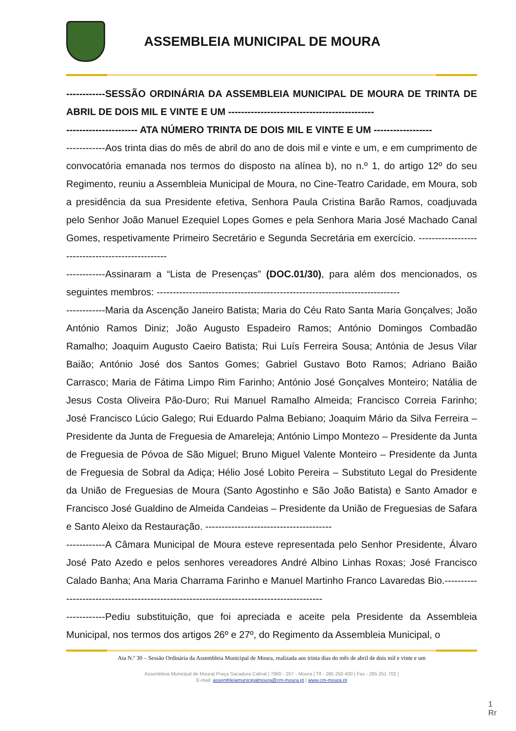ASSEMBLEIA MUNICIPAL DE MOURA
------------SESSÃO ORDINÁRIA DA ASSEMBLEIA MUNICIPAL DE MOURA DE TRINTA DE ABRIL DE DOIS MIL E VINTE E UM ---------------------------------------------
---------------------- ATA NÚMERO TRINTA DE DOIS MIL E VINTE E UM ------------------
------------Aos trinta dias do mês de abril do ano de dois mil e vinte e um, e em cumprimento de convocatória emanada nos termos do disposto na alínea b), no n.º 1, do artigo 12º do seu Regimento, reuniu a Assembleia Municipal de Moura, no Cine-Teatro Caridade, em Moura, sob a presidência da sua Presidente efetiva, Senhora Paula Cristina Barão Ramos, coadjuvada pelo Senhor João Manuel Ezequiel Lopes Gomes e pela Senhora Maria José Machado Canal Gomes, respetivamente Primeiro Secretário e Segunda Secretária em exercício. -------------------------------------------------
------------Assinaram a “Lista de Presenças” (DOC.01/30), para além dos mencionados, os seguintes membros: ---------------------------------------------------------------------------
------------Maria da Ascenção Janeiro Batista; Maria do Céu Rato Santa Maria Gonçalves; João António Ramos Diniz; João Augusto Espadeiro Ramos; António Domingos Combadão Ramalho; Joaquim Augusto Caeiro Batista; Rui Luís Ferreira Sousa; Antónia de Jesus Vilar Baião; António José dos Santos Gomes; Gabriel Gustavo Boto Ramos; Adriano Baião Carrasco; Maria de Fátima Limpo Rim Farinho; António José Gonçalves Monteiro; Natália de Jesus Costa Oliveira Pão-Duro; Rui Manuel Ramalho Almeida; Francisco Correia Farinho; José Francisco Lúcio Galego; Rui Eduardo Palma Bebiano; Joaquim Mário da Silva Ferreira – Presidente da Junta de Freguesia de Amareleja; António Limpo Montezo – Presidente da Junta de Freguesia de Póvoa de São Miguel; Bruno Miguel Valente Monteiro – Presidente da Junta de Freguesia de Sobral da Adiça; Hélio José Lobito Pereira – Substituto Legal do Presidente da União de Freguesias de Moura (Santo Agostinho e São João Batista) e Santo Amador e Francisco José Gualdino de Almeida Candeias – Presidente da União de Freguesias de Safara e Santo Aleixo da Restauração. ---------------------------------------
------------A Câmara Municipal de Moura esteve representada pelo Senhor Presidente, Álvaro José Pato Azedo e pelos senhores vereadores André Albino Linhas Roxas; José Francisco Calado Banha; Ana Maria Charrama Farinho e Manuel Martinho Franco Lavaredas Bio.-----------------------------------------------------------------------------------------
------------Pediu substituição, que foi apreciada e aceite pela Presidente da Assembleia Municipal, nos termos dos artigos 26º e 27º, do Regimento da Assembleia Municipal, o
Ata N.º 30 – Sessão Ordinária da Assembleia Municipal de Moura, realizada aos trinta dias do mês de abril de dois mil e vinte e um
Assembleia Municipal de Moura| Praça Sacadura Cabral | 7860 - 207 - Moura | Tlf - 285 250 400 | Fax - 285 251 702 |
E-mail: assembleiamunicipalmoura@cm-moura.pt | www.cm-moura.pt
1
Rr